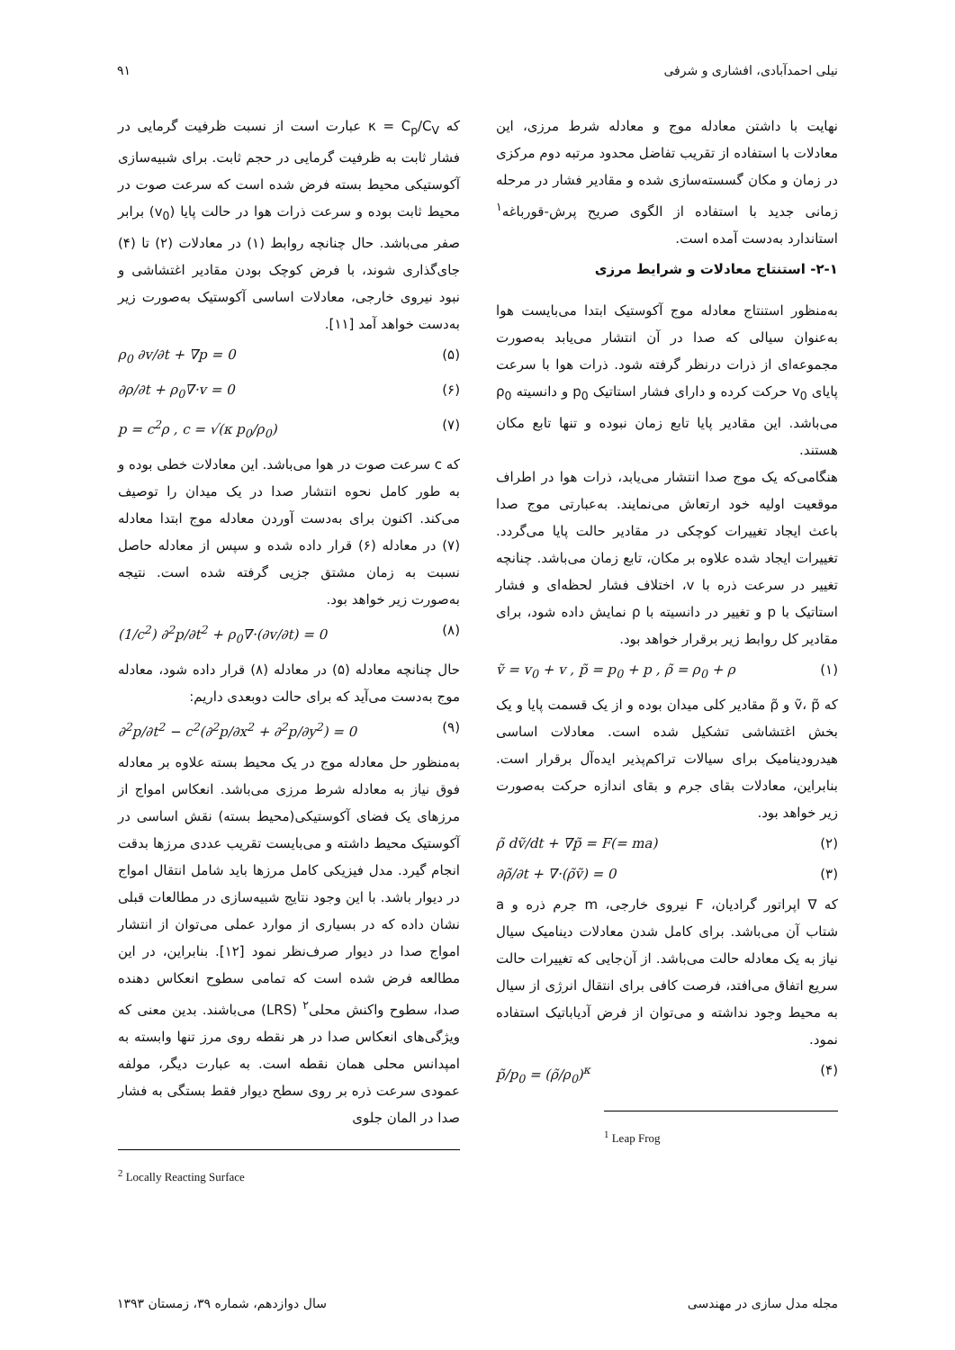نیلی احمدآبادی، افشاری و شرفی ۹۱
نهایت با داشتن معادله موج و معادله شرط مرزی، این معادلات با استفاده از تقریب تفاضل محدود مرتبه دوم مرکزی در زمان و مکان گسسته‌سازی شده و مقادیر فشار در مرحله زمانی جدید با استفاده از الگوی صریح پرش-قورباغه<sup>۱</sup> استاندارد به‌دست آمده است.
۲-۱- استنتاج معادلات و شرایط مرزی
به‌منظور استنتاج معادله موج آکوستیک ابتدا می‌بایست هوا به‌عنوان سیالی که صدا در آن انتشار می‌یابد به‌صورت مجموعه‌ای از ذرات درنظر گرفته شود. ذرات هوا با سرعت پایای v<sub>0</sub> حرکت کرده و دارای فشار استاتیک p<sub>0</sub> و دانسیته ρ<sub>0</sub> می‌باشد. این مقادیر پایا تابع زمان نبوده و تنها تابع مکان هستند.
هنگامی‌که یک موج صدا انتشار می‌یابد، ذرات هوا در اطراف موقعیت اولیه خود ارتعاش می‌نمایند. به‌عبارتی موج صدا باعث ایجاد تغییرات کوچکی در مقادیر حالت پایا می‌گردد. تغییرات ایجاد شده علاوه بر مکان، تابع زمان می‌باشد. چنانچه تغییر در سرعت ذره با v، اختلاف فشار لحظه‌ای و فشار استاتیک با p و تغییر در دانسیته با ρ نمایش داده شود، برای مقادیر کل روابط زیر برقرار خواهد بود.
ṽ = v<sub>0</sub> + v , p̃ = p<sub>0</sub> + p , ρ̃ = ρ<sub>0</sub> + ρ (۱)
که ṽ، p̃ و ρ̃ مقادیر کلی میدان بوده و از یک قسمت پایا و یک بخش اغتشاشی تشکیل شده است. معادلات اساسی هیدرودینامیک برای سیالات تراکم‌پذیر ایده‌آل برقرار است. بنابراین، معادلات بقای جرم و بقای اندازه حرکت به‌صورت زیر خواهد بود.
ρ̃ dṽ/dt + ∇p̃ = F(= ma) (۲)
∂ρ̃/∂t + ∇·(ρ̃ṽ) = 0 (۳)
که ∇ اپراتور گرادیان، F نیروی خارجی، m جرم ذره و a شتاب آن می‌باشد. برای کامل شدن معادلات دینامیک سیال نیاز به یک معادله حالت می‌باشد. از آن‌جایی که تغییرات حالت سریع اتفاق می‌افتد، فرصت کافی برای انتقال انرژی از سیال به محیط وجود نداشته و می‌توان از فرض آدیاباتیک استفاده نمود.
p̃/p<sub>0</sub> = (ρ̃/ρ<sub>0</sub>)<sup>κ</sup> (۴)
<sup>1</sup> Leap Frog
که κ = C<sub>p</sub>/C<sub>V</sub> عبارت است از نسبت ظرفیت گرمایی در فشار ثابت به ظرفیت گرمایی در حجم ثابت. برای شبیه‌سازی آکوستیکی محیط بسته فرض شده است که سرعت صوت در محیط ثابت بوده و سرعت ذرات هوا در حالت پایا (v<sub>0</sub>) برابر صفر می‌باشد. حال چنانچه روابط (۱) در معادلات (۲) تا (۴) جای‌گذاری شوند، با فرض کوچک بودن مقادیر اغتشاشی و نبود نیروی خارجی، معادلات اساسی آکوستیک به‌صورت زیر به‌دست خواهد آمد [۱۱].
ρ<sub>0</sub> ∂v/∂t + ∇p = 0 (۵)
∂ρ/∂t + ρ<sub>0</sub>∇·v = 0 (۶)
p = c<sup>2</sup>ρ , c = √(κ p<sub>0</sub>/ρ<sub>0</sub>) (۷)
که c سرعت صوت در هوا می‌باشد. این معادلات خطی بوده و به طور کامل نحوه انتشار صدا در یک میدان را توصیف می‌کند. اکنون برای به‌دست آوردن معادله موج ابتدا معادله (۷) در معادله (۶) قرار داده شده و سپس از معادله حاصل نسبت به زمان مشتق جزیی گرفته شده است. نتیجه به‌صورت زیر خواهد بود.
(1/c<sup>2</sup>) ∂<sup>2</sup>p/∂t<sup>2</sup> + ρ<sub>0</sub>∇·(∂v/∂t) = 0 (۸)
حال چنانچه معادله (۵) در معادله (۸) قرار داده شود، معادله موج به‌دست می‌آید که برای حالت دوبعدی داریم:
∂<sup>2</sup>p/∂t<sup>2</sup> − c<sup>2</sup>(∂<sup>2</sup>p/∂x<sup>2</sup> + ∂<sup>2</sup>p/∂y<sup>2</sup>) = 0 (۹)
به‌منظور حل معادله موج در یک محیط بسته علاوه بر معادله فوق نیاز به معادله شرط مرزی می‌باشد. انعکاس امواج از مرزهای یک فضای آکوستیکی(محیط بسته) نقش اساسی در آکوستیک محیط داشته و می‌بایست تقریب عددی مرزها بدقت انجام گیرد. مدل فیزیکی کامل مرزها باید شامل انتقال امواج در دیوار باشد. با این وجود نتایج شبیه‌سازی در مطالعات قبلی نشان داده که در بسیاری از موارد عملی می‌توان از انتشار امواج صدا در دیوار صرف‌نظر نمود [۱۲]. بنابراین، در این مطالعه فرض شده است که تمامی سطوح انعکاس دهنده صدا، سطوح واکنش محلی<sup>۲</sup> (LRS) می‌باشند. بدین معنی که ویژگی‌های انعکاس صدا در هر نقطه روی مرز تنها وابسته به امپدانس محلی همان نقطه است. به عبارت دیگر، مولفه عمودی سرعت ذره بر روی سطح دیوار فقط بستگی به فشار صدا در المان جلوی
<sup>2</sup> Locally Reacting Surface
مجله مدل سازی در مهندسی سال دوازدهم، شماره ۳۹، زمستان ۱۳۹۳